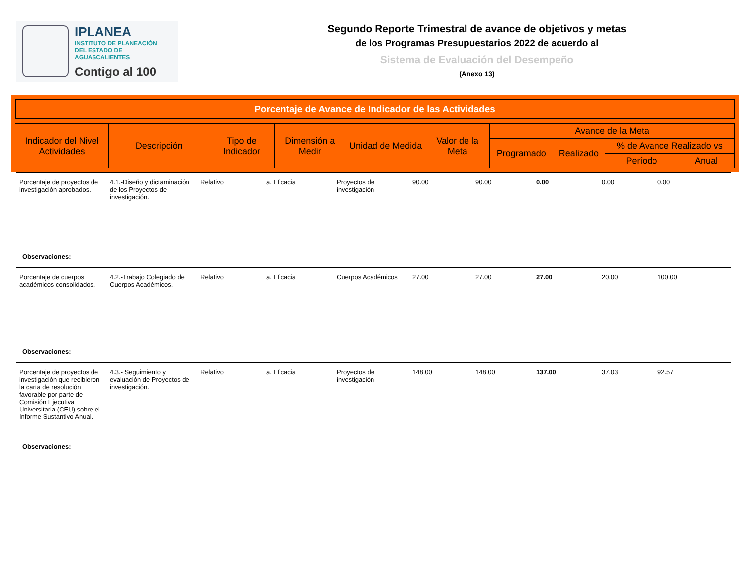IPLANEA
INSTITUTO DE PLANEACIÓN
DEL ESTADO DE AGUASCALIENTES
Contigo al 100
Segundo Reporte Trimestral de avance de objetivos y metas
de los Programas Presupuestarios 2022 de acuerdo al
Sistema de Evaluación del Desempeño
(Anexo 13)
Porcentaje de Avance de Indicador de las Actividades
| Indicador del Nivel Actividades | Descripción | Tipo de Indicador | Dimensión a Medir | Unidad de Medida | Valor de la Meta | Avance de la Meta | | | |
| --- | --- | --- | --- | --- | --- | --- | --- | --- | --- |
| | | | | | | Programado | Realizado | % de Avance Realizado vs | |
| | | | | | | | | Período | Anual |
Porcentaje de proyectos de investigación aprobados.
4.1.-Diseño y dictaminación de los Proyectos de investigación.
Relativo a. Eficacia Proyectos de investigación
90.00 90.00 0.00 0.00 0.00
Observaciones:
Porcentaje de cuerpos académicos consolidados.
4.2.-Trabajo Colegiado de Cuerpos Académicos.
Relativo a. Eficacia Cuerpos Académicos
27.00 27.00 27.00 20.00 100.00
Observaciones:
Porcentaje de proyectos de investigación que recibieron la carta de resolución favorable por parte de Comisión Ejecutiva Universitaria (CEU) sobre el Informe Sustantivo Anual.
4.3.- Seguimiento y evaluación de Proyectos de investigación.
Relativo a. Eficacia Proyectos de investigación
148.00 148.00 137.00 37.03 92.57
Observaciones: